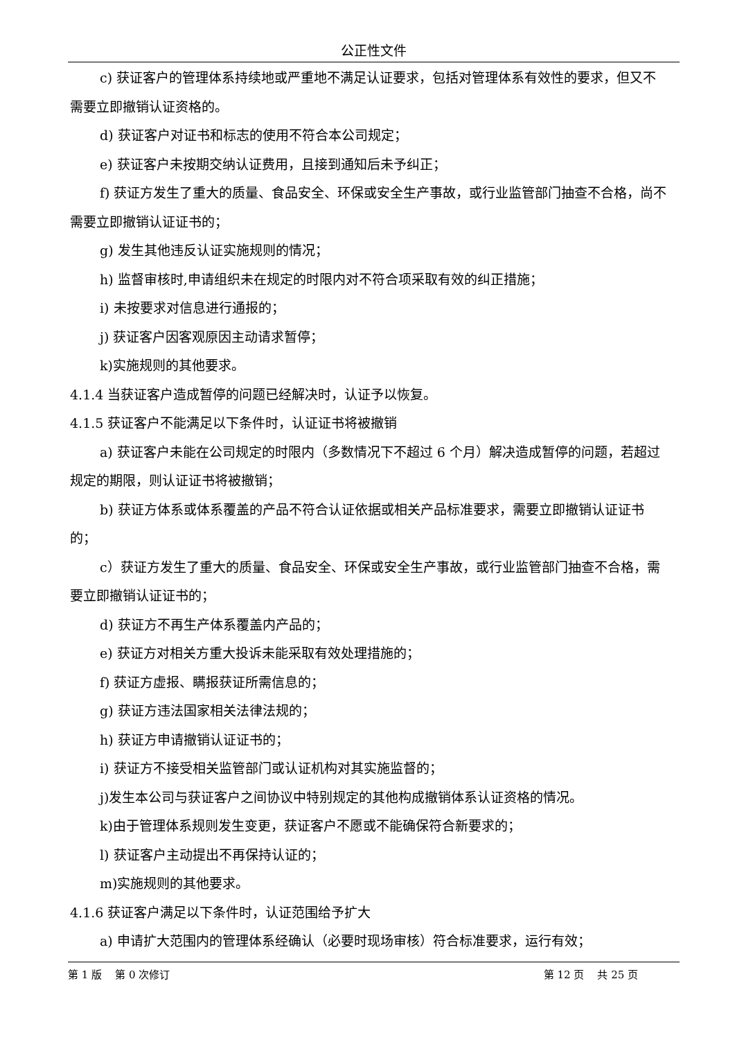公正性文件
c) 获证客户的管理体系持续地或严重地不满足认证要求，包括对管理体系有效性的要求，但又不需要立即撤销认证资格的。
d) 获证客户对证书和标志的使用不符合本公司规定；
e) 获证客户未按期交纳认证费用，且接到通知后未予纠正；
f) 获证方发生了重大的质量、食品安全、环保或安全生产事故，或行业监管部门抽查不合格，尚不需要立即撤销认证证书的；
g) 发生其他违反认证实施规则的情况；
h) 监督审核时,申请组织未在规定的时限内对不符合项采取有效的纠正措施；
i) 未按要求对信息进行通报的；
j) 获证客户因客观原因主动请求暂停；
k)实施规则的其他要求。
4.1.4 当获证客户造成暂停的问题已经解决时，认证予以恢复。
4.1.5 获证客户不能满足以下条件时，认证证书将被撤销
a) 获证客户未能在公司规定的时限内（多数情况下不超过 6 个月）解决造成暂停的问题，若超过规定的期限，则认证证书将被撤销；
b) 获证方体系或体系覆盖的产品不符合认证依据或相关产品标准要求，需要立即撤销认证证书的；
c）获证方发生了重大的质量、食品安全、环保或安全生产事故，或行业监管部门抽查不合格，需要立即撤销认证证书的；
d) 获证方不再生产体系覆盖内产品的；
e) 获证方对相关方重大投诉未能采取有效处理措施的；
f) 获证方虚报、瞒报获证所需信息的；
g) 获证方违法国家相关法律法规的；
h) 获证方申请撤销认证证书的；
i) 获证方不接受相关监管部门或认证机构对其实施监督的；
j)发生本公司与获证客户之间协议中特别规定的其他构成撤销体系认证资格的情况。
k)由于管理体系规则发生变更，获证客户不愿或不能确保符合新要求的；
l) 获证客户主动提出不再保持认证的；
m)实施规则的其他要求。
4.1.6 获证客户满足以下条件时，认证范围给予扩大
a) 申请扩大范围内的管理体系经确认（必要时现场审核）符合标准要求，运行有效；
第 1 版 第 0 次修订 第 12 页 共 25 页